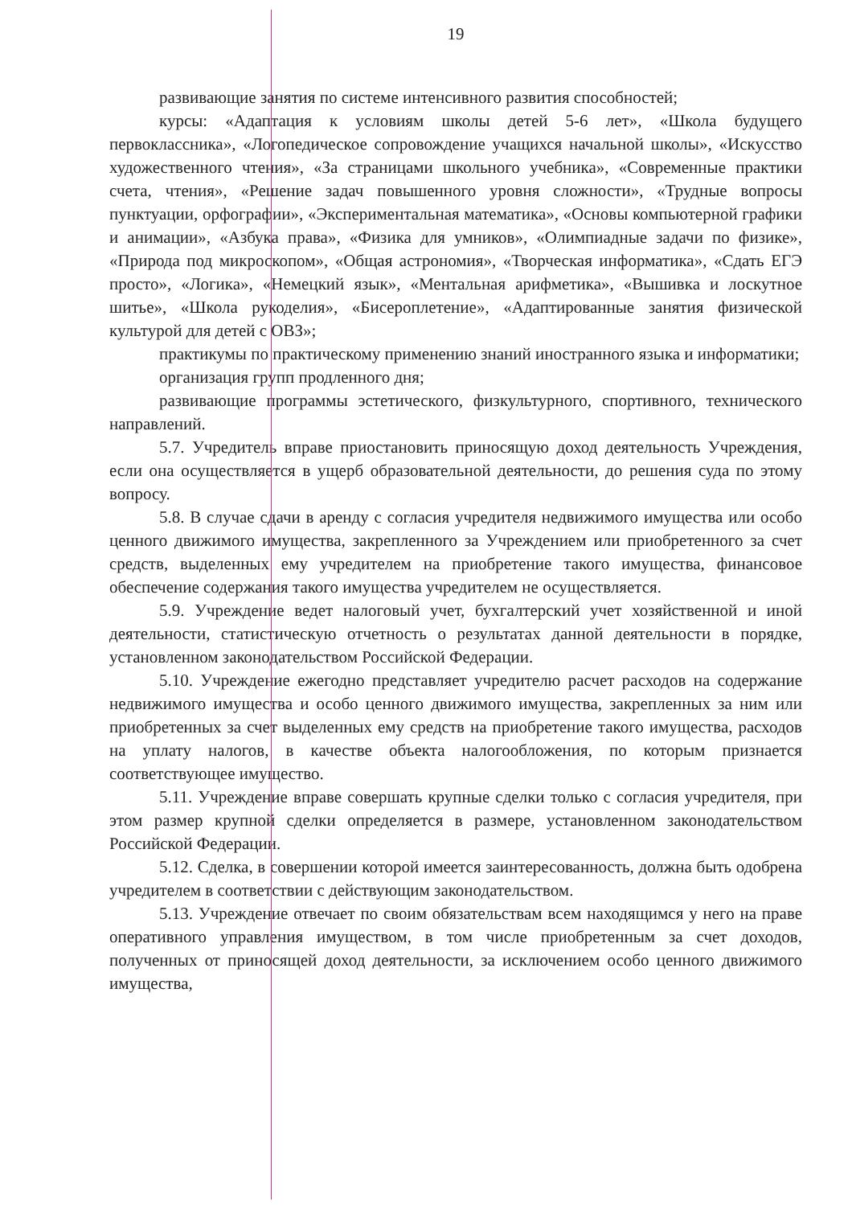19
развивающие занятия по системе интенсивного развития способностей;
курсы: «Адаптация к условиям школы детей 5-6 лет», «Школа будущего первоклассника», «Логопедическое сопровождение учащихся начальной школы», «Искусство художественного чтения», «За страницами школьного учебника», «Современные практики счета, чтения», «Решение задач повышенного уровня сложности», «Трудные вопросы пунктуации, орфографии», «Экспериментальная математика», «Основы компьютерной графики и анимации», «Азбука права», «Физика для умников», «Олимпиадные задачи по физике», «Природа под микроскопом», «Общая астрономия», «Творческая информатика», «Сдать ЕГЭ просто», «Логика», «Немецкий язык», «Ментальная арифметика», «Вышивка и лоскутное шитье», «Школа рукоделия», «Бисероплетение», «Адаптированные занятия физической культурой для детей с ОВЗ»;
практикумы по практическому применению знаний иностранного языка и информатики;
организация групп продленного дня;
развивающие программы эстетического, физкультурного, спортивного, технического направлений.
5.7. Учредитель вправе приостановить приносящую доход деятельность Учреждения, если она осуществляется в ущерб образовательной деятельности, до решения суда по этому вопросу.
5.8. В случае сдачи в аренду с согласия учредителя недвижимого имущества или особо ценного движимого имущества, закрепленного за Учреждением или приобретенного за счет средств, выделенных ему учредителем на приобретение такого имущества, финансовое обеспечение содержания такого имущества учредителем не осуществляется.
5.9. Учреждение ведет налоговый учет, бухгалтерский учет хозяйственной и иной деятельности, статистическую отчетность о результатах данной деятельности в порядке, установленном законодательством Российской Федерации.
5.10. Учреждение ежегодно представляет учредителю расчет расходов на содержание недвижимого имущества и особо ценного движимого имущества, закрепленных за ним или приобретенных за счет выделенных ему средств на приобретение такого имущества, расходов на уплату налогов, в качестве объекта налогообложения, по которым признается соответствующее имущество.
5.11. Учреждение вправе совершать крупные сделки только с согласия учредителя, при этом размер крупной сделки определяется в размере, установленном законодательством Российской Федерации.
5.12. Сделка, в совершении которой имеется заинтересованность, должна быть одобрена учредителем в соответствии с действующим законодательством.
5.13. Учреждение отвечает по своим обязательствам всем находящимся у него на праве оперативного управления имуществом, в том числе приобретенным за счет доходов, полученных от приносящей доход деятельности, за исключением особо ценного движимого имущества,